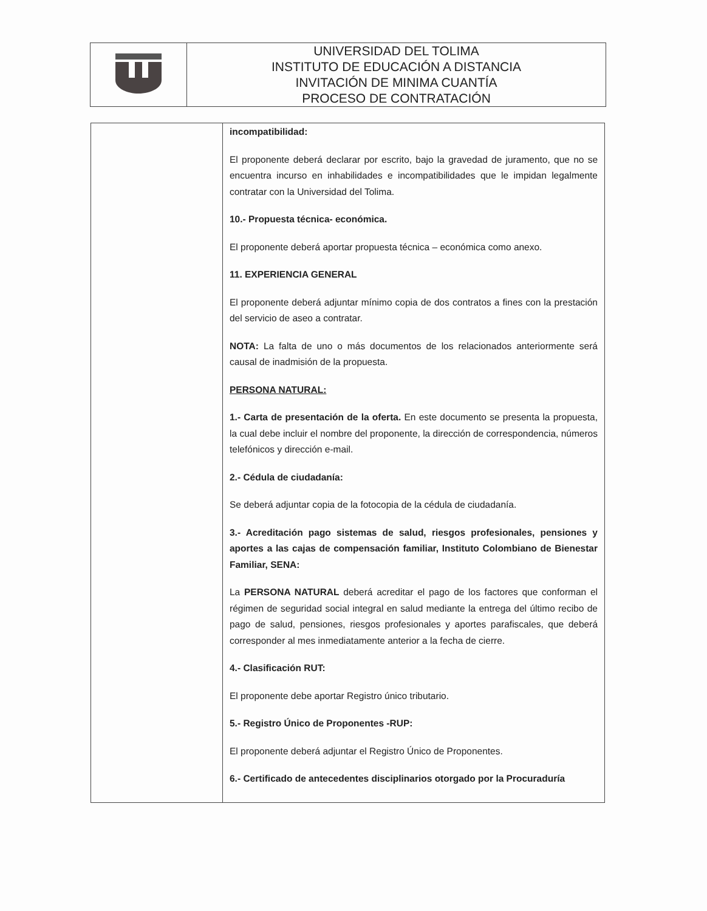| | UNIVERSIDAD DEL TOLIMA INSTITUTO DE EDUCACIÓN A DISTANCIA INVITACIÓN DE MINIMA CUANTÍA PROCESO DE CONTRATACIÓN |
| | incompatibilidad: El proponente deberá declarar por escrito, bajo la gravedad de juramento, que no se encuentra incurso en inhabilidades e incompatibilidades que le impidan legalmente contratar con la Universidad del Tolima. 10.- Propuesta técnica- económica. El proponente deberá aportar propuesta técnica – económica como anexo. 11. EXPERIENCIA GENERAL El proponente deberá adjuntar mínimo copia de dos contratos a fines con la prestación del servicio de aseo a contratar. NOTA: La falta de uno o más documentos de los relacionados anteriormente será causal de inadmisión de la propuesta. PERSONA NATURAL: 1.- Carta de presentación de la oferta. En este documento se presenta la propuesta, la cual debe incluir el nombre del proponente, la dirección de correspondencia, números telefónicos y dirección e-mail. 2.- Cédula de ciudadanía: Se deberá adjuntar copia de la fotocopia de la cédula de ciudadanía. 3.- Acreditación pago sistemas de salud, riesgos profesionales, pensiones y aportes a las cajas de compensación familiar, Instituto Colombiano de Bienestar Familiar, SENA: La PERSONA NATURAL deberá acreditar el pago de los factores que conforman el régimen de seguridad social integral en salud mediante la entrega del último recibo de pago de salud, pensiones, riesgos profesionales y aportes parafiscales, que deberá corresponder al mes inmediatamente anterior a la fecha de cierre. 4.- Clasificación RUT: El proponente debe aportar Registro único tributario. 5.- Registro Único de Proponentes -RUP: El proponente deberá adjuntar el Registro Único de Proponentes. 6.- Certificado de antecedentes disciplinarios otorgado por la Procuraduría |